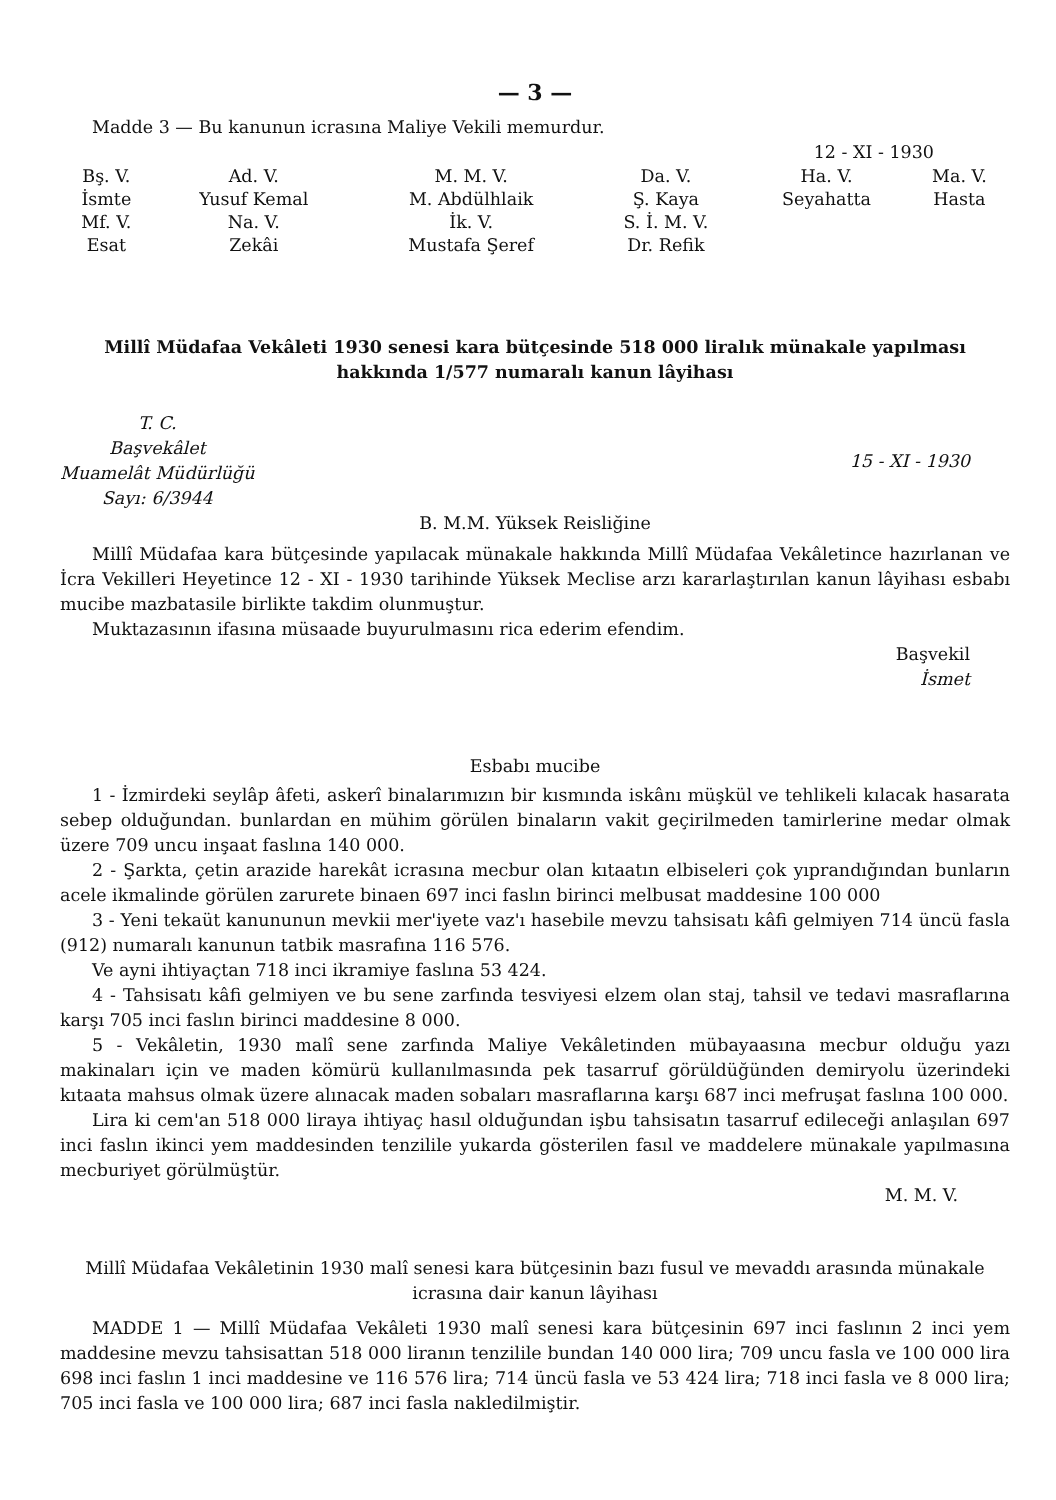— 3 —
Madde 3 — Bu kanunun icrasına Maliye Vekili memurdur.
12 - XI - 1930
| Bş. V. | Ad. V. | M. M. V. | Da. V. | Ha. V. | Ma. V. |
| İsmte | Yusuf Kemal | M. Abdülhlaik | Ş. Kaya | Seyahatta | Hasta |
| Mf. V. | Na. V. | İk. V. | S. İ. M. V. | | |
| Esat | Zekâi | Mustafa Şeref | Dr. Refik | | |
Millî Müdafaa Vekâleti 1930 senesi kara bütçesinde 518 000 liralık münakale yapılması hakkında 1/577 numaralı kanun lâyihası
T. C.
Başvekâlet
Muamelât Müdürlüğü
Sayı: 6/3944
15 - XI - 1930
B. M.M. Yüksek Reisliğine
Millî Müdafaa kara bütçesinde yapılacak münakale hakkında Millî Müdafaa Vekâletince hazırlanan ve İcra Vekilleri Heyetince 12 - XI - 1930 tarihinde Yüksek Meclise arzı kararlaştırılan kanun lâyihası esbabı mucibe mazbatasile birlikte takdim olunmuştur.
Muktazasının ifasına müsaade buyurulmasını rica ederim efendim.
Başvekil
İsmet
Esbabı mucibe
1 - İzmirdeki seylâp âfeti, askerî binalarımızın bir kısmında iskânı müşkül ve tehlikeli kılacak hasarata sebep olduğundan. bunlardan en mühim görülen binaların vakit geçirilmeden tamirlerine medar olmak üzere 709 uncu inşaat faslına 140 000.
2 - Şarkta, çetin arazide harekât icrasına mecbur olan kıtaatın elbiseleri çok yıprandığından bunların acele ikmalinde görülen zarurete binaen 697 inci faslın birinci melbusat maddesine 100 000
3 - Yeni tekaüt kanununun mevkii mer'iyete vaz'ı hasebile mevzu tahsisatı kâfi gelmiyen 714 üncü fasla (912) numaralı kanunun tatbik masrafına 116 576.
Ve ayni ihtiyaçtan 718 inci ikramiye faslına 53 424.
4 - Tahsisatı kâfi gelmiyen ve bu sene zarfında tesviyesi elzem olan staj, tahsil ve tedavi masraflarına karşı 705 inci faslın birinci maddesine 8 000.
5 - Vekâletin, 1930 malî sene zarfında Maliye Vekâletinden mübayaasına mecbur olduğu yazı makinaları için ve maden kömürü kullanılmasında pek tasarruf görüldüğünden demiryolu üzerindeki kıtaata mahsus olmak üzere alınacak maden sobaları masraflarına karşı 687 inci mefruşat faslına 100 000.
Lira ki cem'an 518 000 liraya ihtiyaç hasıl olduğundan işbu tahsisatın tasarruf edileceği anlaşılan 697 inci faslın ikinci yem maddesinden tenzilile yukarda gösterilen fasıl ve maddelere münakale yapılmasına mecburiyet görülmüştür.
M. M. V.
Millî Müdafaa Vekâletinin 1930 malî senesi kara bütçesinin bazı fusul ve mevaddı arasında münakale icrasına dair kanun lâyihası
MADDE 1 — Millî Müdafaa Vekâleti 1930 malî senesi kara bütçesinin 697 inci faslının 2 inci yem maddesine mevzu tahsisattan 518 000 liranın tenzilile bundan 140 000 lira; 709 uncu fasla ve 100 000 lira 698 inci faslın 1 inci maddesine ve 116 576 lira; 714 üncü fasla ve 53 424 lira; 718 inci fasla ve 8 000 lira; 705 inci fasla ve 100 000 lira; 687 inci fasla nakledilmiştir.